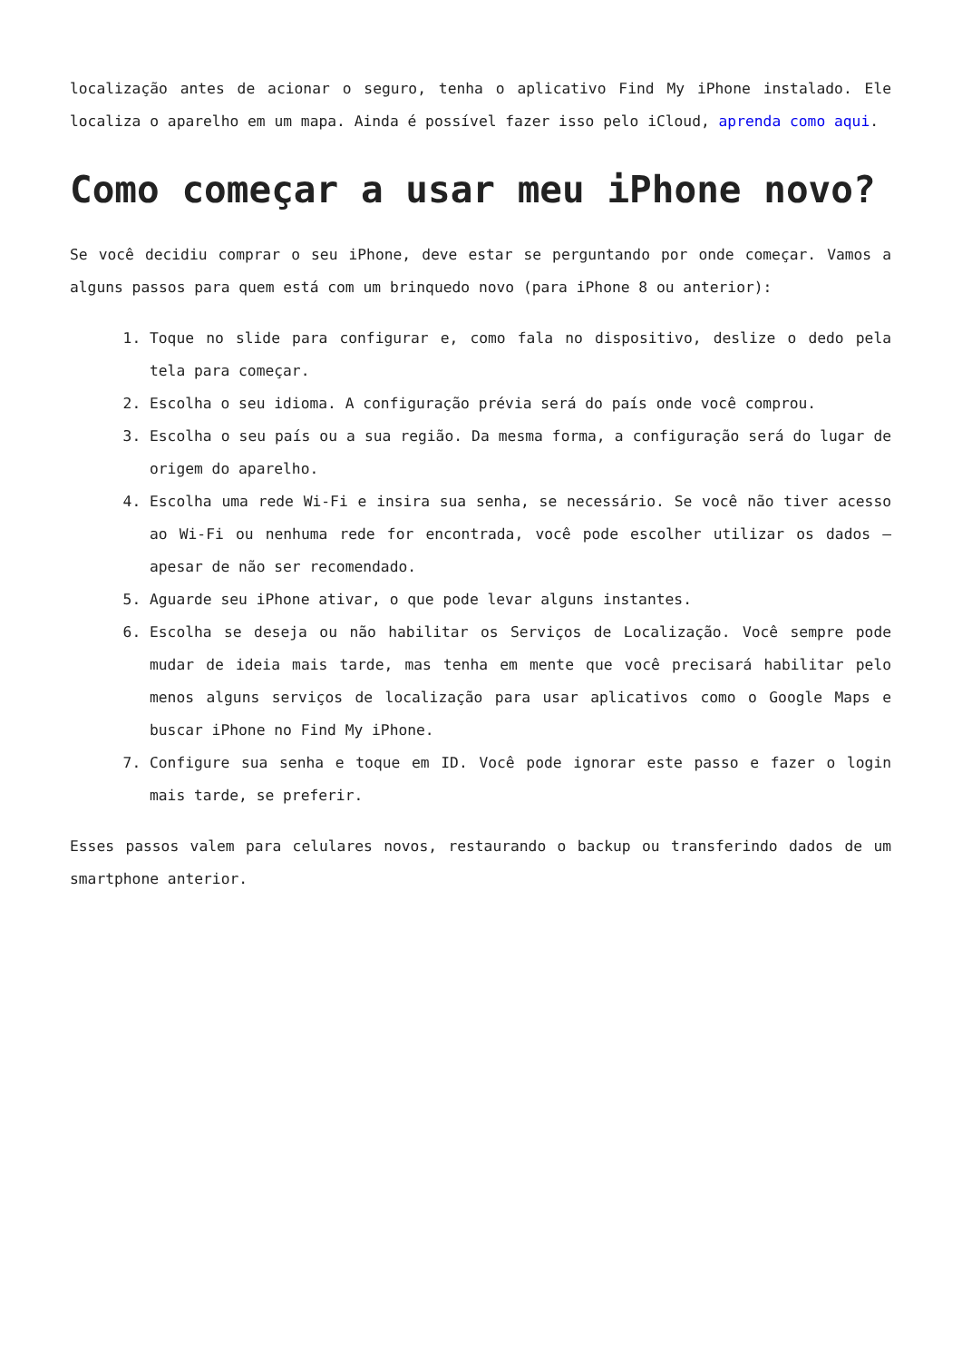localização antes de acionar o seguro, tenha o aplicativo Find My iPhone instalado. Ele localiza o aparelho em um mapa. Ainda é possível fazer isso pelo iCloud, aprenda como aqui.
Como começar a usar meu iPhone novo?
Se você decidiu comprar o seu iPhone, deve estar se perguntando por onde começar. Vamos a alguns passos para quem está com um brinquedo novo (para iPhone 8 ou anterior):
1. Toque no slide para configurar e, como fala no dispositivo, deslize o dedo pela tela para começar.
2. Escolha o seu idioma. A configuração prévia será do país onde você comprou.
3. Escolha o seu país ou a sua região. Da mesma forma, a configuração será do lugar de origem do aparelho.
4. Escolha uma rede Wi-Fi e insira sua senha, se necessário. Se você não tiver acesso ao Wi-Fi ou nenhuma rede for encontrada, você pode escolher utilizar os dados – apesar de não ser recomendado.
5. Aguarde seu iPhone ativar, o que pode levar alguns instantes.
6. Escolha se deseja ou não habilitar os Serviços de Localização. Você sempre pode mudar de ideia mais tarde, mas tenha em mente que você precisará habilitar pelo menos alguns serviços de localização para usar aplicativos como o Google Maps e buscar iPhone no Find My iPhone.
7. Configure sua senha e toque em ID. Você pode ignorar este passo e fazer o login mais tarde, se preferir.
Esses passos valem para celulares novos, restaurando o backup ou transferindo dados de um smartphone anterior.